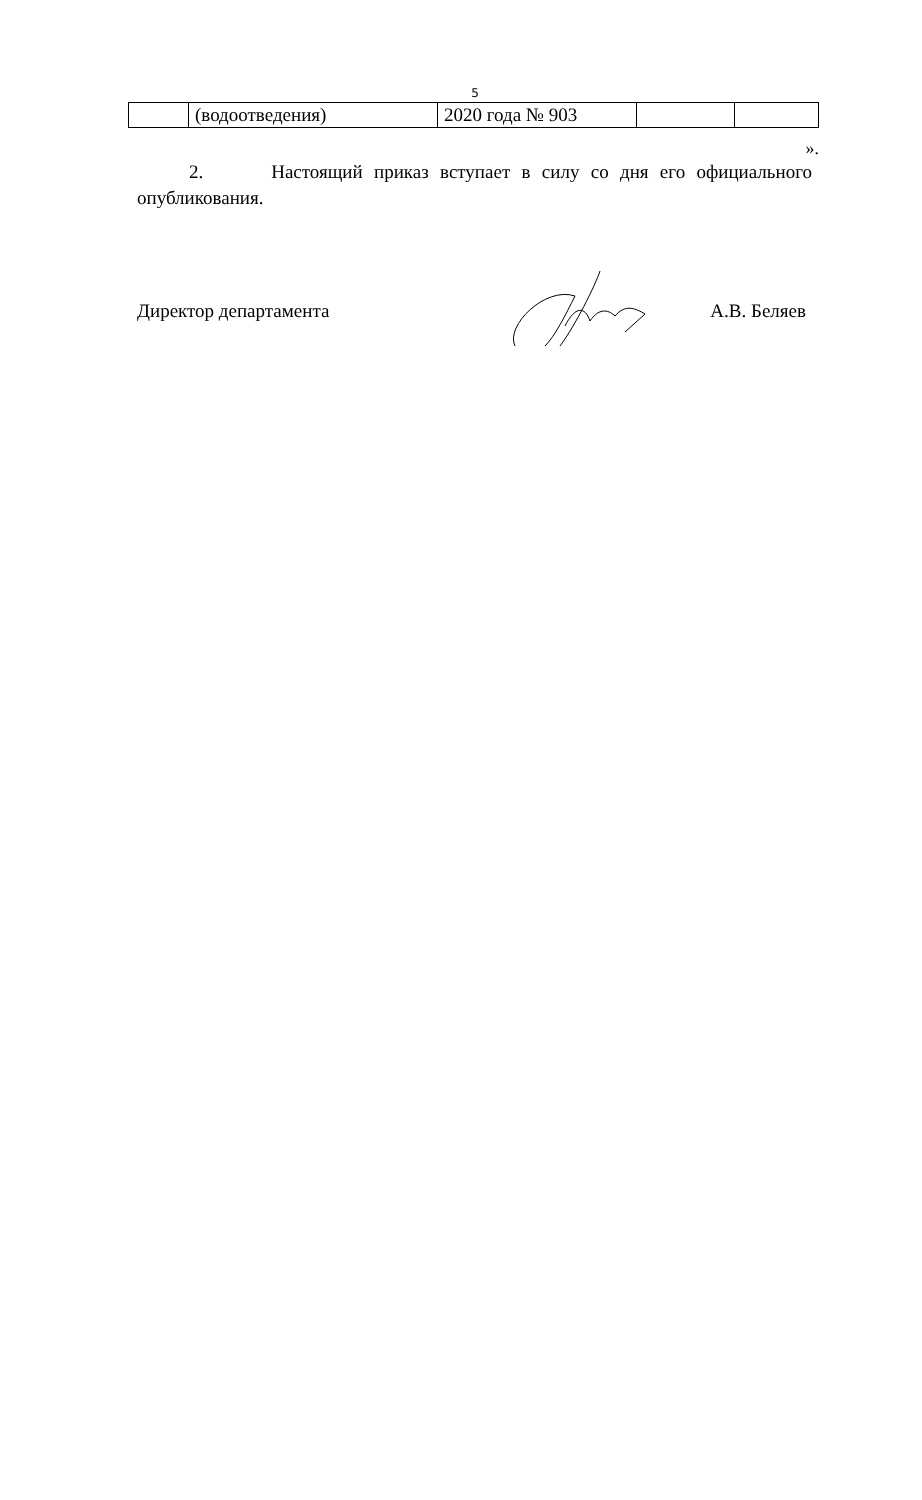5
| | (водоотведения) | 2020 года № 903 | | |
».
2. Настоящий приказ вступает в силу со дня его официального опубликования.
Директор департамента А.В. Беляев